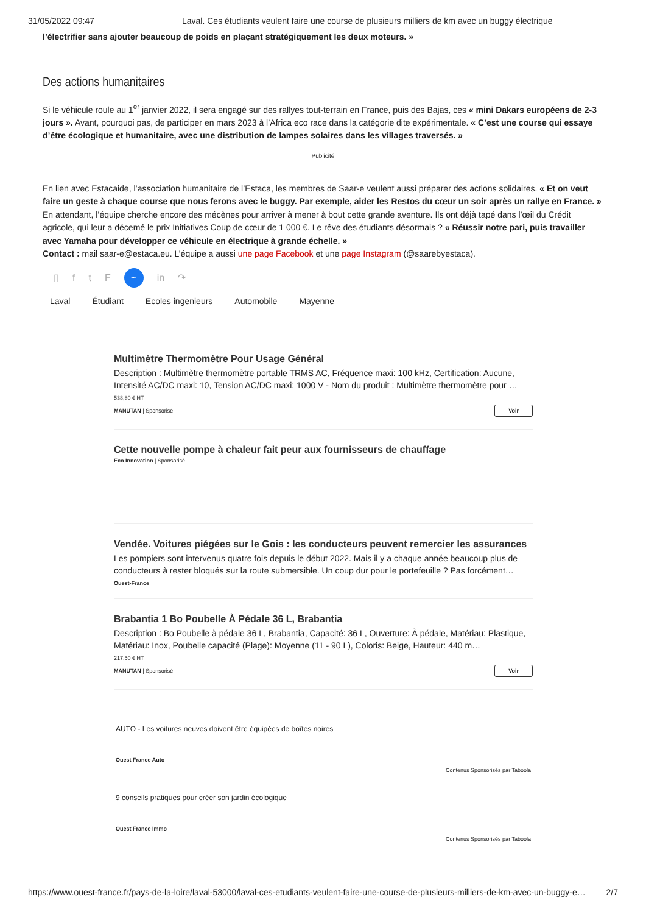31/05/2022 09:47 Laval. Ces étudiants veulent faire une course de plusieurs milliers de km avec un buggy électrique
l’électrifier sans ajouter beaucoup de poids en plaçant stratégiquement les deux moteurs. »
Des actions humanitaires
Si le véhicule roule au 1<sup>er</sup> janvier 2022, il sera engagé sur des rallyes tout-terrain en France, puis des Bajas, ces « mini Dakars européens de 2-3 jours ». Avant, pourquoi pas, de participer en mars 2023 à l’Africa eco race dans la catégorie dite expérimentale. « C’est une course qui essaye d’être écologique et humanitaire, avec une distribution de lampes solaires dans les villages traversés. »
Publicité
En lien avec Estacaide, l’association humanitaire de l’Estaca, les membres de Saar-e veulent aussi préparer des actions solidaires. « Et on veut faire un geste à chaque course que nous ferons avec le buggy. Par exemple, aider les Restos du cœur un soir après un rallye en France. »
En attendant, l’équipe cherche encore des mécènes pour arriver à mener à bout cette grande aventure. Ils ont déjà tapé dans l’œil du Crédit agricole, qui leur a décemé le prix Initiatives Coup de cœur de 1 000 €. Le rêve des étudiants désormais ? « Réussir notre pari, puis travailler avec Yamaha pour développer ce véhicule en électrique à grande échelle. »
Contact : mail saar-e@estaca.eu. L’équipe a aussi une page Facebook et une page Instagram (@saarebyestaca).
▯ ftF ~ in ↷
Laval Étudiant Ecoles ingenieurs Automobile Mayenne
Multimètre Thermomètre Pour Usage Général
Description : Multimètre thermomètre portable TRMS AC, Fréquence maxi: 100 kHz, Certification: Aucune, Intensité AC/DC maxi: 10, Tension AC/DC maxi: 1000 V - Nom du produit : Multimètre thermomètre pour …
538,80 € HT
MANUTAN | Sponsorisé Voir
Cette nouvelle pompe à chaleur fait peur aux fournisseurs de chauffage
Eco Innovation | Sponsorisé
Vendée. Voitures piégées sur le Gois : les conducteurs peuvent remercier les assurances
Les pompiers sont intervenus quatre fois depuis le début 2022. Mais il y a chaque année beaucoup plus de conducteurs à rester bloqués sur la route submersible. Un coup dur pour le portefeuille ? Pas forcément…
Ouest-France
Brabantia 1 Bo Poubelle À Pédale 36 L, Brabantia
Description : Bo Poubelle à pédale 36 L, Brabantia, Capacité: 36 L, Ouverture: À pédale, Matériau: Plastique, Matériau: Inox, Poubelle capacité (Plage): Moyenne (11 - 90 L), Coloris: Beige, Hauteur: 440 m…
217,50 € HT
MANUTAN | Sponsorisé Voir
AUTO - Les voitures neuves doivent être équipées de boîtes noires
Ouest France Auto
Contenus Sponsorisés par Taboola
9 conseils pratiques pour créer son jardin écologique
Ouest France Immo
Contenus Sponsorisés par Taboola
https://www.ouest-france.fr/pays-de-la-loire/laval-53000/laval-ces-etudiants-veulent-faire-une-course-de-plusieurs-milliers-de-km-avec-un-buggy-e… 2/7